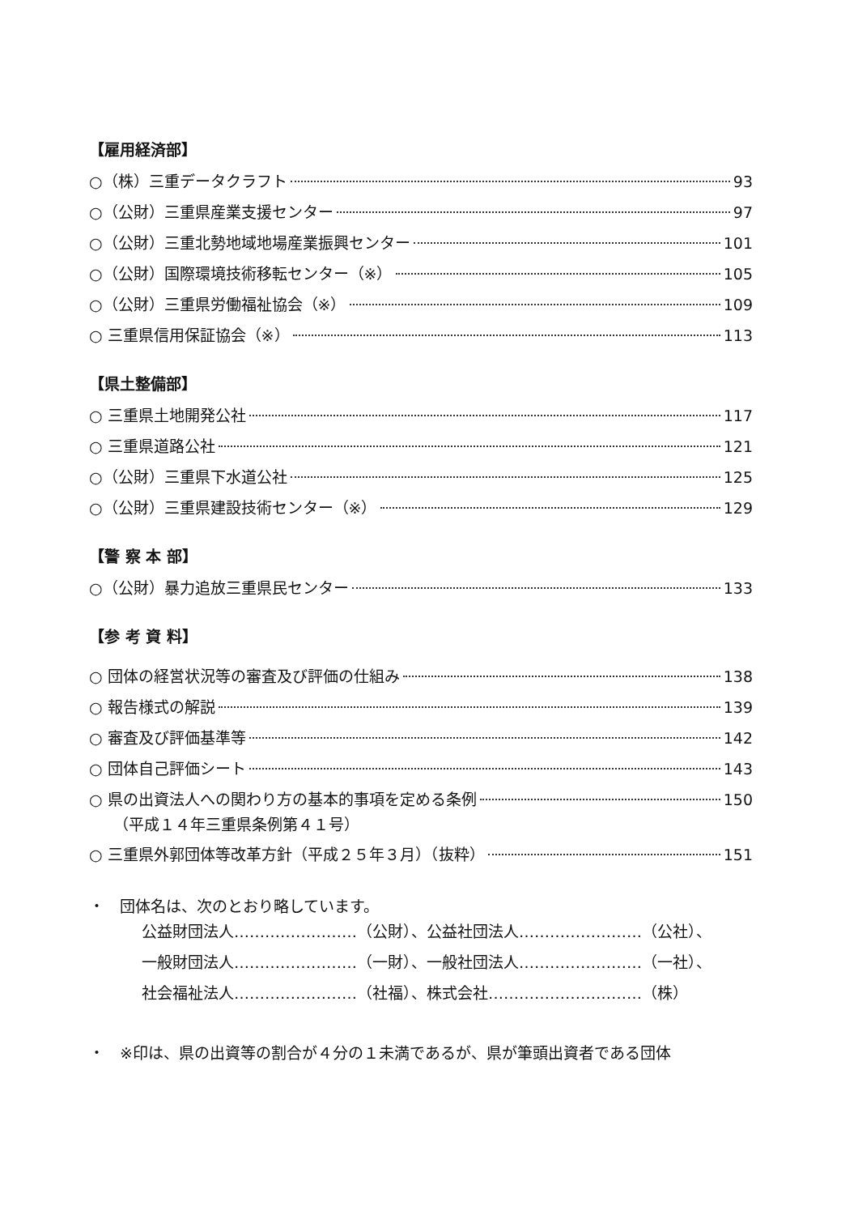【雇用経済部】
○（株）三重データクラフト 93
○（公財）三重県産業支援センター 97
○（公財）三重北勢地域地場産業振興センター 101
○（公財）国際環境技術移転センター（※） 105
○（公財）三重県労働福祉協会（※） 109
○ 三重県信用保証協会（※） 113
【県土整備部】
○ 三重県土地開発公社 117
○ 三重県道路公社 121
○（公財）三重県下水道公社 125
○（公財）三重県建設技術センター（※） 129
【警 察 本 部】
○（公財）暴力追放三重県民センター 133
【参 考 資 料】
○ 団体の経営状況等の審査及び評価の仕組み 138
○ 報告様式の解説 139
○ 審査及び評価基準等 142
○ 団体自己評価シート 143
○ 県の出資法人への関わり方の基本的事項を定める条例 150
（平成１４年三重県条例第４１号）
○ 三重県外郭団体等改革方針（平成２５年３月）（抜粋） 151
・　団体名は、次のとおり略しています。
公益財団法人……………………（公財）、公益社団法人……………………（公社）、
一般財団法人……………………（一財）、一般社団法人……………………（一社）、
社会福祉法人……………………（社福）、株式会社…………………………（株）
・　※印は、県の出資等の割合が４分の１未満であるが、県が筆頭出資者である団体